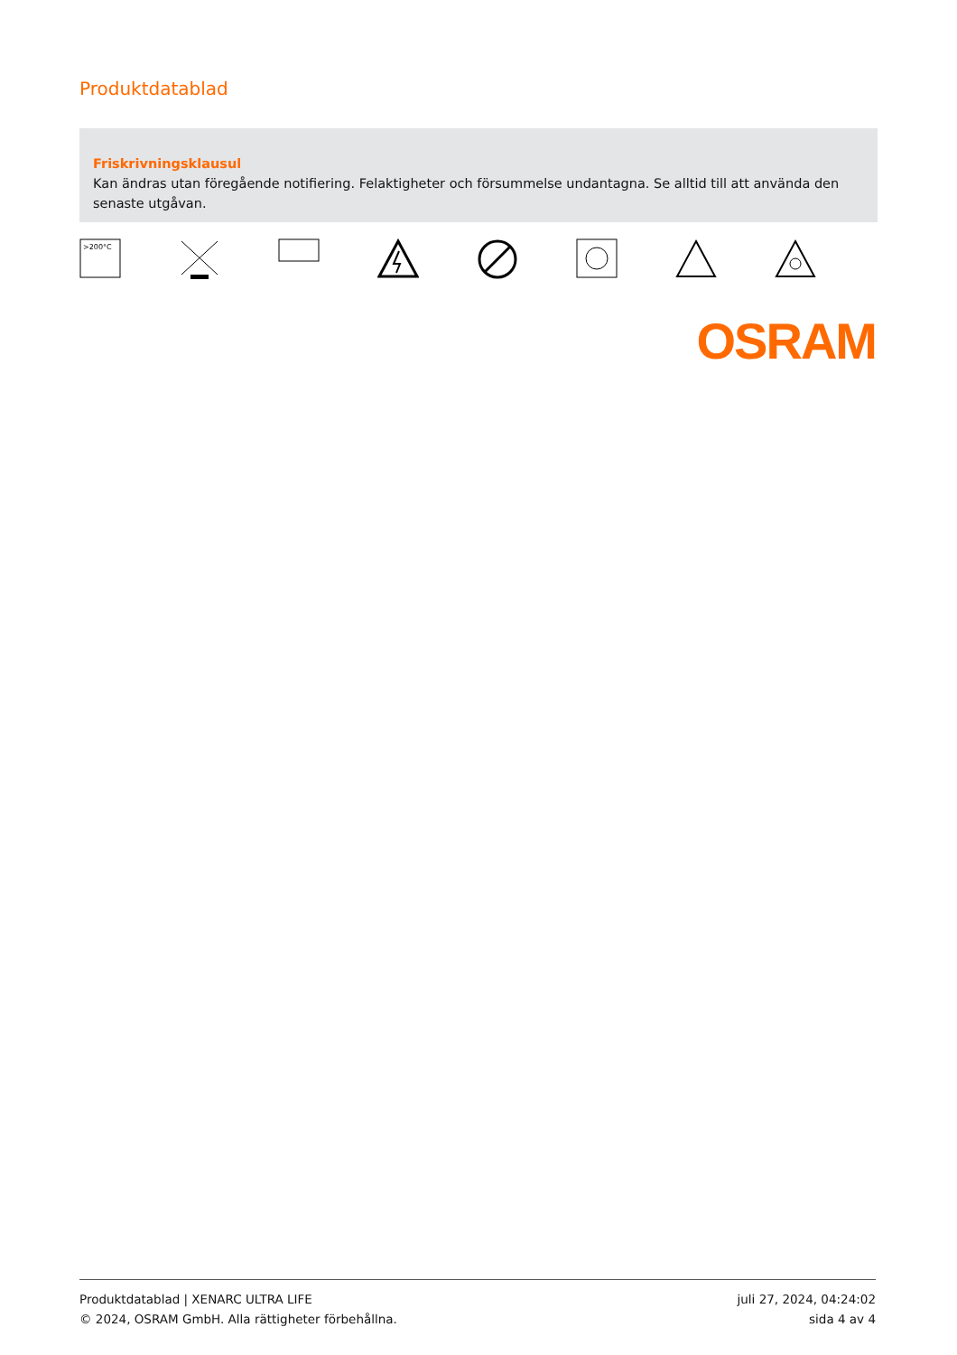Produktdatablad
Friskrivningsklausul
Kan ändras utan föregående notifiering. Felaktigheter och försummelse undantagna. Se alltid till att använda den senaste utgåvan.
>200°C
OSRAM
Produktdatablad | XENARC ULTRA LIFE
© 2024, OSRAM GmbH. Alla rättigheter förbehållna.
juli 27, 2024, 04:24:02
sida 4 av 4